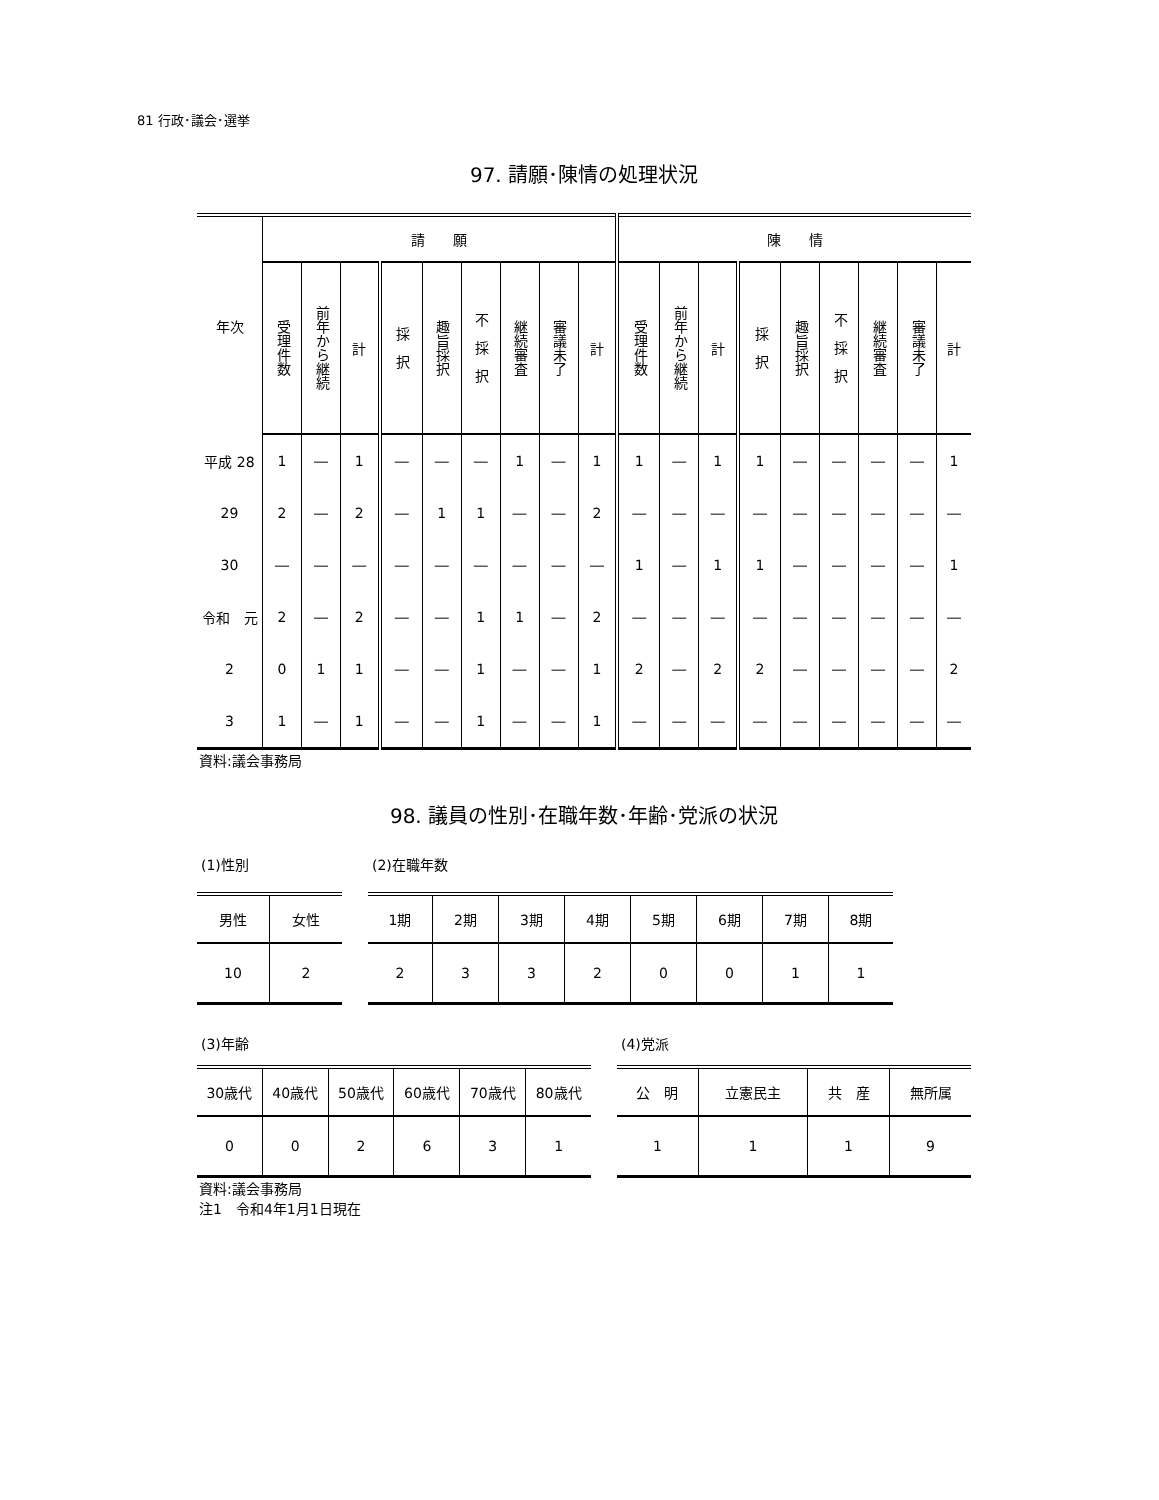81 行政･議会･選挙
97. 請願･陳情の処理状況
| 年次 | 請 願 | | | | | | | | | 陳 情 | | | | | | | | |
| --- | --- | --- | --- | --- | --- | --- | --- | --- | --- | --- | --- | --- | --- | --- | --- | --- | --- | --- |
| | 受理件数 | 前年から継続 | 計 | 採 択 | 趣旨採択 | 不 採 択 | 継続審査 | 審議未了 | 計 | 受理件数 | 前年から継続 | 計 | 採 択 | 趣旨採択 | 不 採 択 | 継続審査 | 審議未了 | 計 |
| 平成 28 | 1 | ― | 1 | ― | ― | ― | 1 | ― | 1 | 1 | ― | 1 | 1 | ― | ― | ― | ― | 1 |
| 29 | 2 | ― | 2 | ― | 1 | 1 | ― | ― | 2 | ― | ― | ― | ― | ― | ― | ― | ― | ― |
| 30 | ― | ― | ― | ― | ― | ― | ― | ― | ― | 1 | ― | 1 | 1 | ― | ― | ― | ― | 1 |
| 令和 元 | 2 | ― | 2 | ― | ― | 1 | 1 | ― | 2 | ― | ― | ― | ― | ― | ― | ― | ― | ― |
| 2 | 0 | 1 | 1 | ― | ― | 1 | ― | ― | 1 | 2 | ― | 2 | 2 | ― | ― | ― | ― | 2 |
| 3 | 1 | ― | 1 | ― | ― | 1 | ― | ― | 1 | ― | ― | ― | ― | ― | ― | ― | ― | ― |
資料:議会事務局
98. 議員の性別･在職年数･年齢･党派の状況
(1)性別
| 男性 | 女性 |
| --- | --- |
| 10 | 2 |
(2)在職年数
| 1期 | 2期 | 3期 | 4期 | 5期 | 6期 | 7期 | 8期 |
| --- | --- | --- | --- | --- | --- | --- | --- |
| 2 | 3 | 3 | 2 | 0 | 0 | 1 | 1 |
(3)年齢
| 30歳代 | 40歳代 | 50歳代 | 60歳代 | 70歳代 | 80歳代 |
| --- | --- | --- | --- | --- | --- |
| 0 | 0 | 2 | 6 | 3 | 1 |
(4)党派
| 公 明 | 立憲民主 | 共 産 | 無所属 |
| --- | --- | --- | --- |
| 1 | 1 | 1 | 9 |
資料:議会事務局
注1　令和4年1月1日現在